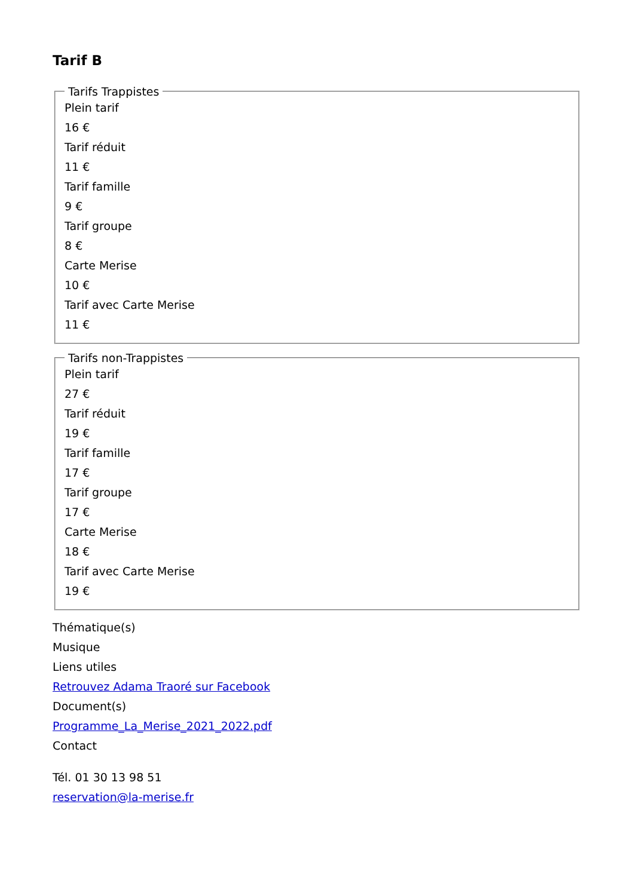Tarif B
Tarifs Trappistes
Plein tarif
16 €
Tarif réduit
11 €
Tarif famille
9 €
Tarif groupe
8 €
Carte Merise
10 €
Tarif avec Carte Merise
11 €
Tarifs non-Trappistes
Plein tarif
27 €
Tarif réduit
19 €
Tarif famille
17 €
Tarif groupe
17 €
Carte Merise
18 €
Tarif avec Carte Merise
19 €
Thématique(s)
Musique
Liens utiles
Retrouvez Adama Traoré sur Facebook
Document(s)
Programme_La_Merise_2021_2022.pdf
Contact
Tél. 01 30 13 98 51
reservation@la-merise.fr